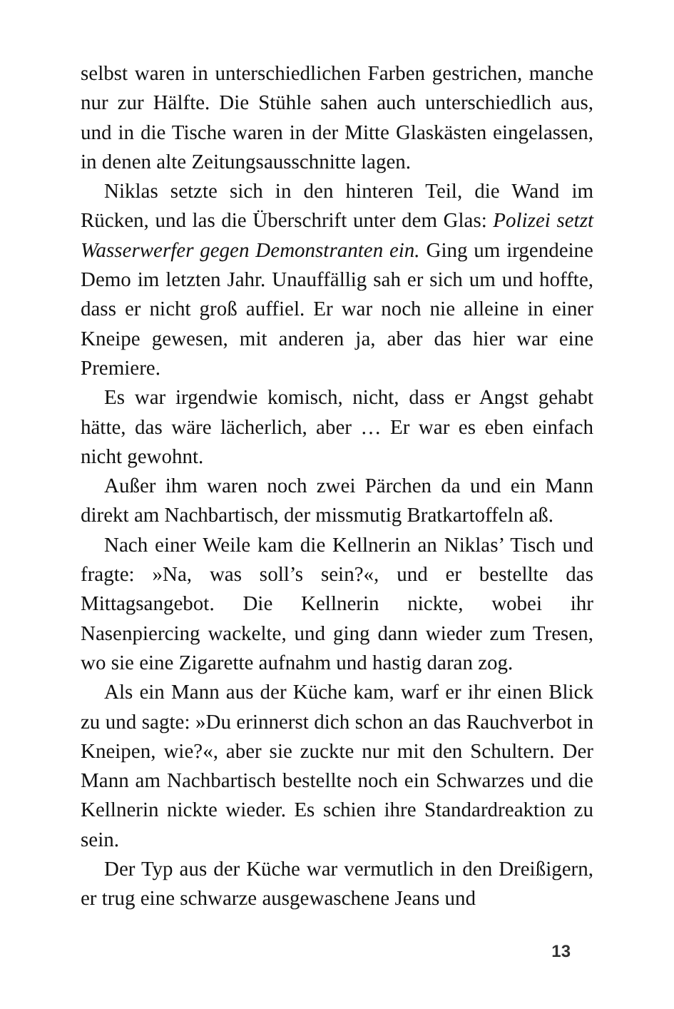selbst waren in unterschiedlichen Farben gestrichen, manche nur zur Hälfte. Die Stühle sahen auch unterschiedlich aus, und in die Tische waren in der Mitte Glaskästen eingelassen, in denen alte Zeitungsausschnitte lagen.
Niklas setzte sich in den hinteren Teil, die Wand im Rücken, und las die Überschrift unter dem Glas: Polizei setzt Wasserwerfer gegen Demonstranten ein. Ging um irgendeine Demo im letzten Jahr. Unauffällig sah er sich um und hoffte, dass er nicht groß auffiel. Er war noch nie alleine in einer Kneipe gewesen, mit anderen ja, aber das hier war eine Premiere.
Es war irgendwie komisch, nicht, dass er Angst gehabt hätte, das wäre lächerlich, aber … Er war es eben einfach nicht gewohnt.
Außer ihm waren noch zwei Pärchen da und ein Mann direkt am Nachbartisch, der missmutig Bratkartoffeln aß.
Nach einer Weile kam die Kellnerin an Niklas’ Tisch und fragte: »Na, was soll’s sein?«, und er bestellte das Mittagsangebot. Die Kellnerin nickte, wobei ihr Nasenpiercing wackelte, und ging dann wieder zum Tresen, wo sie eine Zigarette aufnahm und hastig daran zog.
Als ein Mann aus der Küche kam, warf er ihr einen Blick zu und sagte: »Du erinnerst dich schon an das Rauchverbot in Kneipen, wie?«, aber sie zuckte nur mit den Schultern. Der Mann am Nachbartisch bestellte noch ein Schwarzes und die Kellnerin nickte wieder. Es schien ihre Standardreaktion zu sein.
Der Typ aus der Küche war vermutlich in den Dreißigern, er trug eine schwarze ausgewaschene Jeans und
13